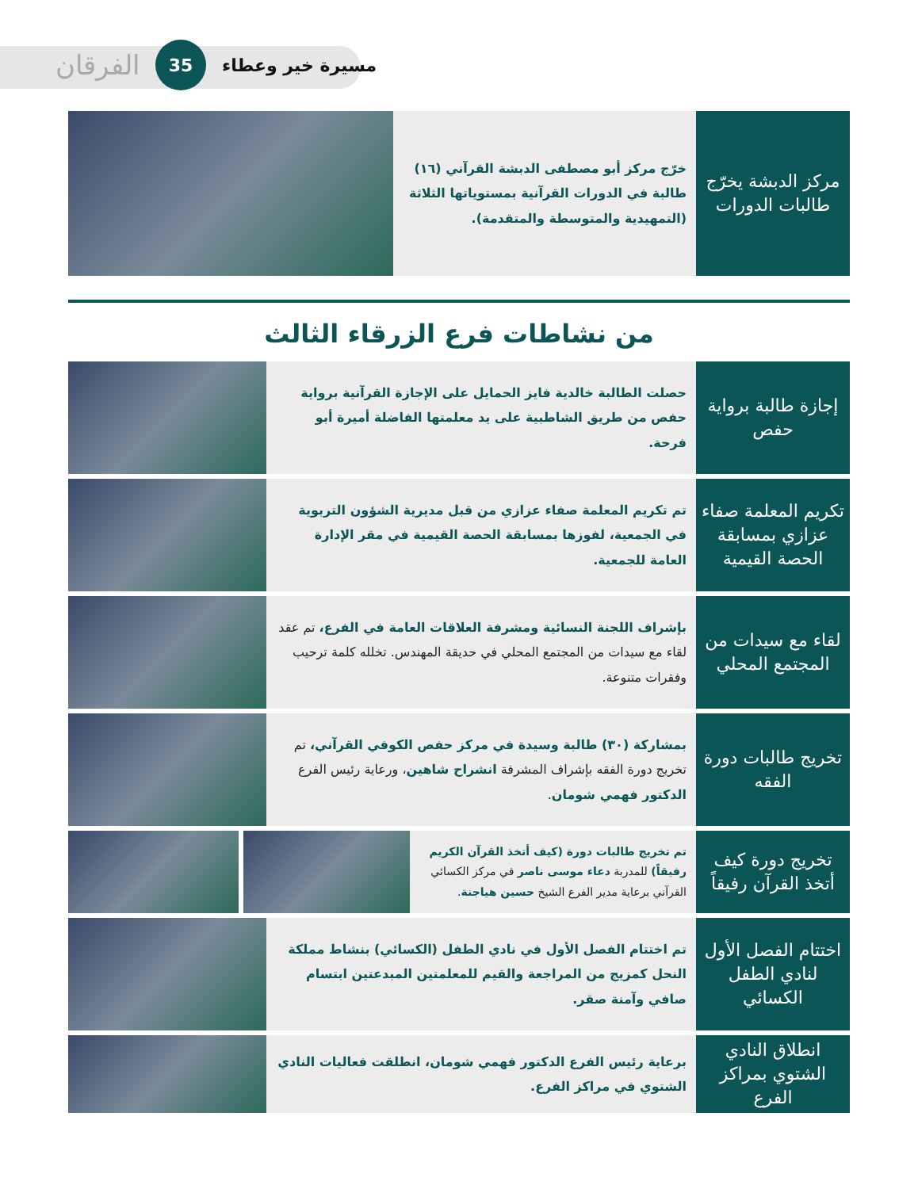الفرقان 35 مسيرة خير وعطاء
مركز الدبشة يخرّج طالبات الدورات
خرّج مركز أبو مصطفى الدبشة القرآني (١٦) طالبة في الدورات القرآنية بمستوياتها الثلاثة (التمهيدية والمتوسطة والمتقدمة).
من نشاطات فرع الزرقاء الثالث
إجازة طالبة برواية حفص
حصلت الطالبة خالدية فايز الحمايل على الإجازة القرآنية برواية حفص من طريق الشاطبية على يد معلمتها الفاضلة أميرة أبو فرحة.
تكريم المعلمة صفاء عزازي بمسابقة الحصة القيمية
تم تكريم المعلمة صفاء عزازي من قبل مديرية الشؤون التربوية في الجمعية، لفوزها بمسابقة الحصة القيمية في مقر الإدارة العامة للجمعية.
لقاء مع سيدات من المجتمع المحلي
بإشراف اللجنة النسائية ومشرفة العلاقات العامة في الفرع، تم عقد لقاء مع سيدات من المجتمع المحلي في حديقة المهندس. تخلله كلمة ترحيب وفقرات متنوعة.
تخريج طالبات دورة الفقه
بمشاركة (٣٠) طالبة وسيدة في مركز حفص الكوفي القرآني، تم تخريج دورة الفقه بإشراف المشرفة انشراح شاهين، ورعاية رئيس الفرع الدكتور فهمي شومان.
تخريج دورة كيف أتخذ القرآن رفيقاً
تم تخريج طالبات دورة (كيف أتخذ القرآن الكريم رفيقاً) للمدربة دعاء موسى ناصر في مركز الكسائي القرآني برعاية مدير الفرع الشيخ حسين هياجنة.
اختتام الفصل الأول لنادي الطفل الكسائي
تم اختتام الفصل الأول في نادي الطفل (الكسائي) بنشاط مملكة النحل كمزيج من المراجعة والقيم للمعلمتين المبدعتين ابتسام صافي وآمنة صقر.
انطلاق النادي الشتوي بمراكز الفرع
برعاية رئيس الفرع الدكتور فهمي شومان، انطلقت فعاليات النادي الشتوي في مراكز الفرع.